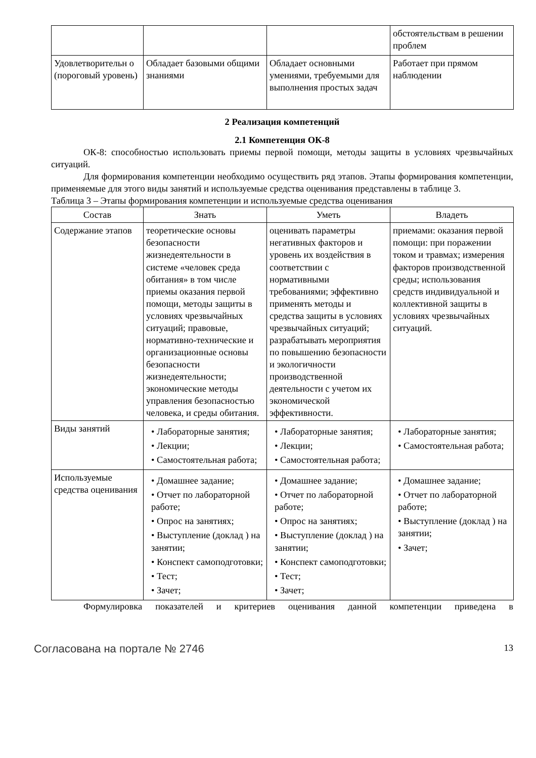| | | | обстоятельствам в решении проблем |
| Удовлетворительн о (пороговый уровень) | Обладает базовыми общими знаниями | Обладает основными умениями, требуемыми для выполнения простых задач | Работает при прямом наблюдении |
2 Реализация компетенций
2.1 Компетенция ОК-8
ОК-8: способностью использовать приемы первой помощи, методы защиты в условиях чрезвычайных ситуаций.
Для формирования компетенции необходимо осуществить ряд этапов. Этапы формирования компетенции, применяемые для этого виды занятий и используемые средства оценивания представлены в таблице 3.
Таблица 3 – Этапы формирования компетенции и используемые средства оценивания
| Состав | Знать | Уметь | Владеть |
| --- | --- | --- | --- |
| Содержание этапов | теоретические основы безопасности жизнедеятельности в системе «человек среда обитания» в том числе приемы оказания первой помощи, методы защиты в условиях чрезвычайных ситуаций; правовые, нормативно-технические и организационные основы безопасности жизнедеятельности; экономические методы управления безопасностью человека, и среды обитания. | оценивать параметры негативных факторов и уровень их воздействия в соответствии с нормативными требованиями; эффективно применять методы и средства защиты в условиях чрезвычайных ситуаций; разрабатывать мероприятия по повышению безопасности и экологичности производственной деятельности с учетом их экономической эффективности. | приемами: оказания первой помощи: при поражении током и травмах; измерения факторов производственной среды; использования средств индивидуальной и коллективной защиты в условиях чрезвычайных ситуаций. |
| Виды занятий | • Лабораторные занятия; • Лекции; • Самостоятельная работа; | • Лабораторные занятия; • Лекции; • Самостоятельная работа; | • Лабораторные занятия; • Самостоятельная работа; |
| Используемые средства оценивания | • Домашнее задание; • Отчет по лабораторной работе; • Опрос на занятиях; • Выступление (доклад ) на занятии; • Конспект самоподготовки; • Тест; • Зачет; | • Домашнее задание; • Отчет по лабораторной работе; • Опрос на занятиях; • Выступление (доклад ) на занятии; • Конспект самоподготовки; • Тест; • Зачет; | • Домашнее задание; • Отчет по лабораторной работе; • Выступление (доклад ) на занятии; • Зачет; |
Формулировка показателей и критериев оценивания данной компетенции приведена в
Согласована на портале № 2746 13